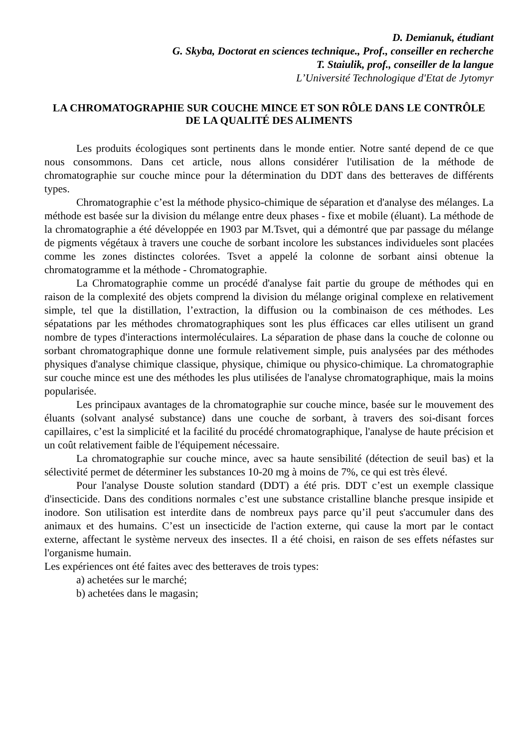D. Demianuk, étudiant
G. Skyba, Doctorat en sciences technique., Prof., conseiller en recherche
T. Staiulik, prof., conseiller de la langue
L’Université Technologique d'Etat de Jytomyr
LA CHROMATOGRAPHIE SUR COUCHE MINCE ET SON RÔLE DANS LE CONTRÔLE DE LA QUALITÉ DES ALIMENTS
Les produits écologiques sont pertinents dans le monde entier. Notre santé depend de ce que nous consommons. Dans cet article, nous allons considérer l'utilisation de la méthode de chromatographie sur couche mince pour la détermination du DDT dans des betteraves de différents types.
Chromatographie c’est la méthode physico-chimique de séparation et d'analyse des mélanges. La méthode est basée sur la division du mélange entre deux phases - fixe et mobile (éluant). La méthode de la chromatographie a été développée en 1903 par M.Tsvet, qui a démontré que par passage du mélange de pigments végétaux à travers une couche de sorbant incolore les substances individueles sont placées comme les zones distinctes colorées. Tsvet a appelé la colonne de sorbant ainsi obtenue la chromatogramme et la méthode - Chromatographie.
La Chromatographie comme un procédé d'analyse fait partie du groupe de méthodes qui en raison de la complexité des objets comprend la division du mélange original complexe en relativement simple, tel que la distillation, l’extraction, la diffusion ou la combinaison de ces méthodes. Les sépatations par les méthodes chromatographiques sont les plus éfficaces car elles utilisent un grand nombre de types d'interactions intermoléculaires. La séparation de phase dans la couche de colonne ou sorbant chromatographique donne une formule relativement simple, puis analysées par des méthodes physiques d'analyse chimique classique, physique, chimique ou physico-chimique. La chromatographie sur couche mince est une des méthodes les plus utilisées de l'analyse chromatographique, mais la moins popularisée.
Les principaux avantages de la chromatographie sur couche mince, basée sur le mouvement des éluants (solvant analysé substance) dans une couche de sorbant, à travers des soi-disant forces capillaires, c’est la simplicité et la facilité du procédé chromatographique, l'analyse de haute précision et un coût relativement faible de l'équipement nécessaire.
La chromatographie sur couche mince, avec sa haute sensibilité (détection de seuil bas) et la sélectivité permet de déterminer les substances 10-20 mg à moins de 7%, ce qui est très élevé.
Pour l'analyse Douste solution standard (DDT) a été pris. DDT c’est un exemple classique d'insecticide. Dans des conditions normales c’est une substance cristalline blanche presque insipide et inodore. Son utilisation est interdite dans de nombreux pays parce qu’il peut s'accumuler dans des animaux et des humains. C’est un insecticide de l'action externe, qui cause la mort par le contact externe, affectant le système nerveux des insectes. Il a été choisi, en raison de ses effets néfastes sur l'organisme humain.
Les expériences ont été faites avec des betteraves de trois types:
a) achetées sur le marché;
b) achetées dans le magasin;